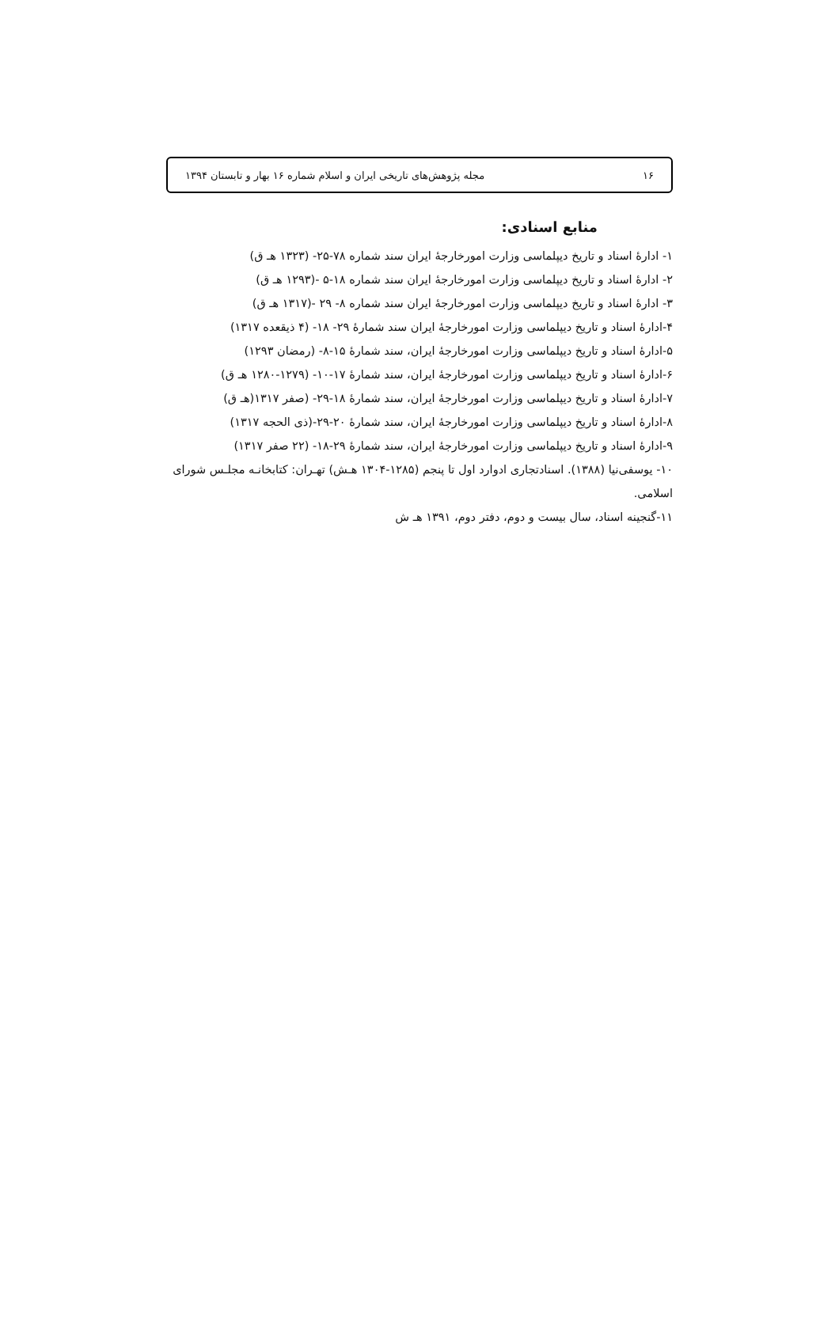۱۶ مجله پژوهش‌های تاریخی ایران و اسلام شماره ۱۶ بهار و تابستان ۱۳۹۴
منابع اسنادی:
۱- ادارهٔ اسناد و تاریخ دیپلماسی وزارت امورخارجهٔ ایران سند شماره ۷۸-۲۵- (۱۳۲۳ هـ ق)
۲- ادارهٔ اسناد و تاریخ دیپلماسی وزارت امورخارجهٔ ایران سند شماره ۱۸-۵ -(۱۲۹۳ هـ ق)
۳- ادارهٔ اسناد و تاریخ دیپلماسی وزارت امورخارجهٔ ایران سند شماره ۸- ۲۹ -(۱۳۱۷ هـ ق)
۴-ادارهٔ اسناد و تاریخ دیپلماسی وزارت امورخارجهٔ ایران سند شمارهٔ ۲۹- ۱۸- (۴ ذیقعده ۱۳۱۷)
۵-ادارهٔ اسناد و تاریخ دیپلماسی وزارت امورخارجهٔ ایران، سند شمارهٔ ۱۵-۸- (رمضان ۱۲۹۳)
۶-ادارهٔ اسناد و تاریخ دیپلماسی وزارت امورخارجهٔ ایران، سند شمارهٔ ۱۷-۱۰- (۱۲۷۹-۱۲۸۰ هـ ق)
۷-ادارهٔ اسناد و تاریخ دیپلماسی وزارت امورخارجهٔ ایران، سند شمارهٔ ۱۸-۲۹- (صفر ۱۳۱۷(هـ ق)
۸-ادارهٔ اسناد و تاریخ دیپلماسی وزارت امورخارجهٔ ایران، سند شمارهٔ ۲۰-۲۹-(ذی الحجه ۱۳۱۷)
۹-ادارهٔ اسناد و تاریخ دیپلماسی وزارت امورخارجهٔ ایران، سند شمارهٔ ۲۹-۱۸- (۲۲ صفر ۱۳۱۷)
۱۰- یوسفی‌نیا (۱۳۸۸). اسنادتجاری ادوارد اول تا پنجم (۱۲۸۵-۱۳۰۴ هـش) تهـران: کتابخانـه مجلـس شورای اسلامی.
۱۱-گنجینه اسناد، سال بیست و دوم، دفتر دوم، ۱۳۹۱ هـ ش